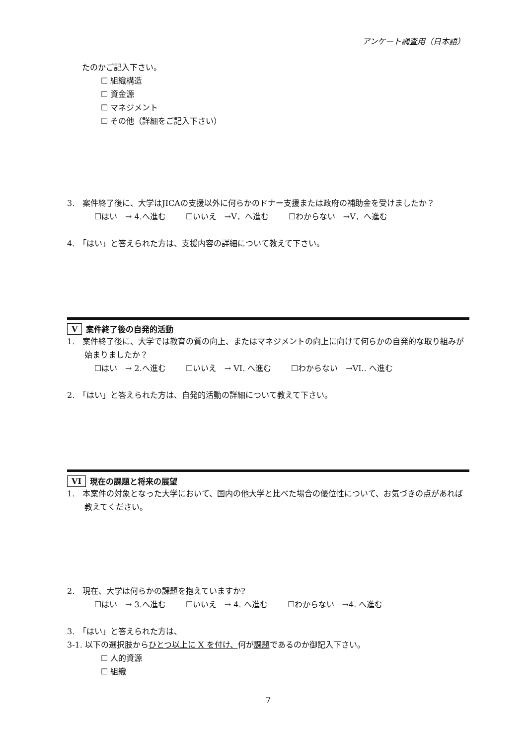アンケート調査用（日本語）
たのかご記入下さい。
☐ 組織構造
☐ 資金源
☐ マネジメント
☐ その他（詳細をご記入下さい）
3.　案件終了後に、大学はJICAの支援以外に何らかのドナー支援または政府の補助金を受けましたか？
☐はい　→ 4.へ進む ☐いいえ　→V．へ進む ☐わからない　→V．へ進む
4.　「はい」と答えられた方は、支援内容の詳細について教えて下さい。
V案件終了後の自発的活動
1.　案件終了後に、大学では教育の質の向上、またはマネジメントの向上に向けて何らかの自発的な取り組みが始まりましたか？
☐はい　→ 2.へ進む ☐いいえ　→ VI. へ進む ☐わからない　→VI.. へ進む
2.　「はい」と答えられた方は、自発的活動の詳細について教えて下さい。
VI 現在の課題と将来の展望
1.　本案件の対象となった大学において、国内の他大学と比べた場合の優位性について、お気づきの点があれば教えてください。
2.　現在、大学は何らかの課題を抱えていますか?
☐はい　→ 3.へ進む ☐いいえ　→ 4. へ進む ☐わからない　→4. へ進む
3.　「はい」と答えられた方は、
3-1. 以下の選択肢からひとつ以上に X を付け、何が課題であるのか御記入下さい。
☐ 人的資源
☐ 組織
7